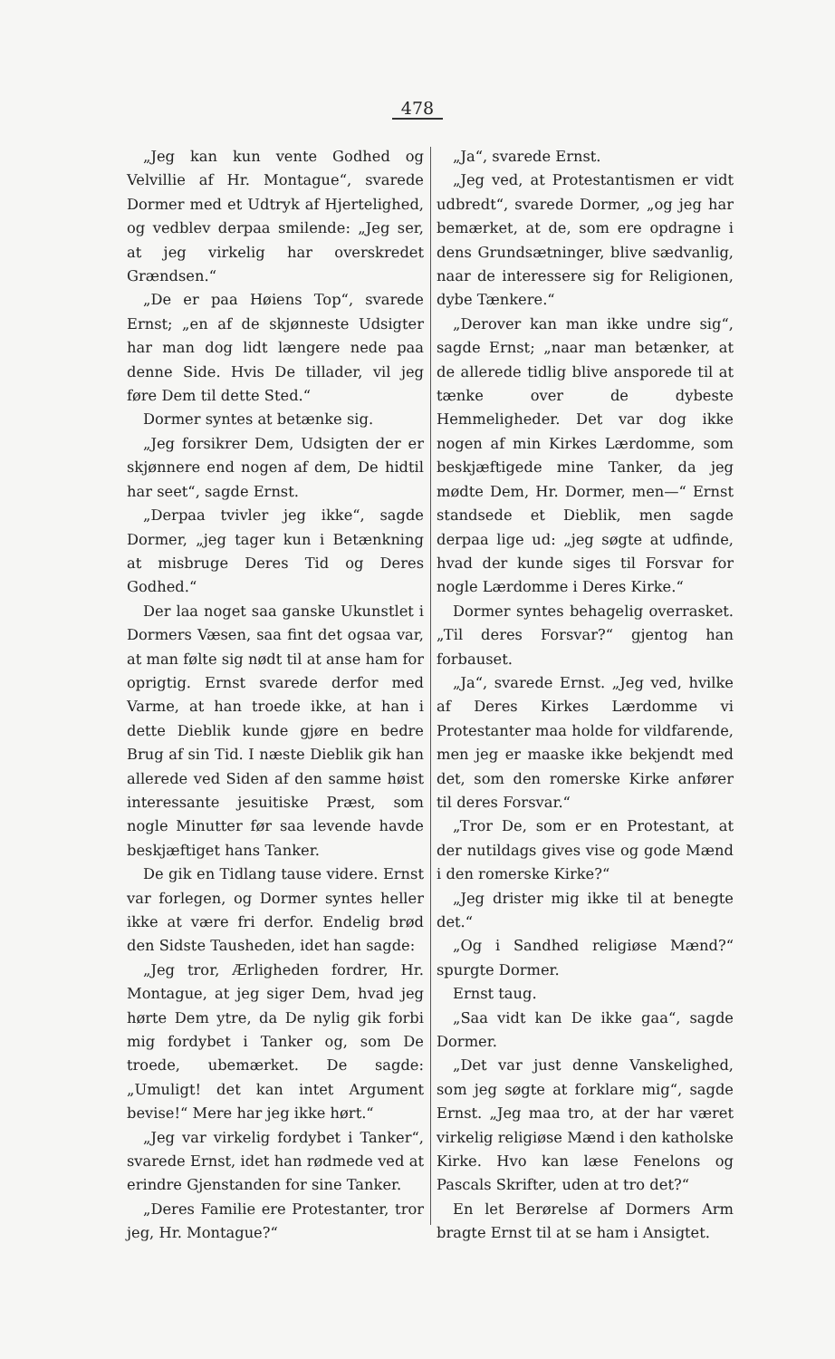478
„Jeg kan kun vente Godhed og Velvillie af Hr. Montague“, svarede Dormer med et Udtryk af Hjertelighed, og vedblev derpaa smilende: „Jeg ser, at jeg virkelig har overskredet Grændsen.“
„De er paa Høiens Top“, svarede Ernst; „en af de skjønneste Udsigter har man dog lidt længere nede paa denne Side. Hvis De tillader, vil jeg føre Dem til dette Sted.“
Dormer syntes at betænke sig.
„Jeg forsikrer Dem, Udsigten der er skjønnere end nogen af dem, De hidtil har seet“, sagde Ernst.
„Derpaa tvivler jeg ikke“, sagde Dormer, „jeg tager kun i Betænkning at misbruge Deres Tid og Deres Godhed.“
Der laa noget saa ganske Ukunstlet i Dormers Væsen, saa fint det ogsaa var, at man følte sig nødt til at anse ham for oprigtig. Ernst svarede derfor med Varme, at han troede ikke, at han i dette Dieblik kunde gjøre en bedre Brug af sin Tid. I næste Dieblik gik han allerede ved Siden af den samme høist interessante jesuitiske Præst, som nogle Minutter før saa levende havde beskjæftiget hans Tanker.
De gik en Tidlang tause videre. Ernst var forlegen, og Dormer syntes heller ikke at være fri derfor. Endelig brød den Sidste Tausheden, idet han sagde:
„Jeg tror, Ærligheden fordrer, Hr. Montague, at jeg siger Dem, hvad jeg hørte Dem ytre, da De nylig gik forbi mig fordybet i Tanker og, som De troede, ubemærket. De sagde: „Umuligt! det kan intet Argument bevise!“ Mere har jeg ikke hørt.“
„Jeg var virkelig fordybet i Tanker“, svarede Ernst, idet han rødmede ved at erindre Gjenstanden for sine Tanker.
„Deres Familie ere Protestanter, tror jeg, Hr. Montague?“
„Ja“, svarede Ernst.
„Jeg ved, at Protestantismen er vidt udbredt“, svarede Dormer, „og jeg har bemærket, at de, som ere opdragne i dens Grundsætninger, blive sædvanlig, naar de interessere sig for Religionen, dybe Tænkere.“
„Derover kan man ikke undre sig“, sagde Ernst; „naar man betænker, at de allerede tidlig blive ansporede til at tænke over de dybeste Hemmeligheder. Det var dog ikke nogen af min Kirkes Lærdomme, som beskjæftigede mine Tanker, da jeg mødte Dem, Hr. Dormer, men—“ Ernst standsede et Dieblik, men sagde derpaa lige ud: „jeg søgte at udfinde, hvad der kunde siges til Forsvar for nogle Lærdomme i Deres Kirke.“
Dormer syntes behagelig overrasket. „Til deres Forsvar?“ gjentog han forbauset.
„Ja“, svarede Ernst. „Jeg ved, hvilke af Deres Kirkes Lærdomme vi Protestanter maa holde for vildfarende, men jeg er maaske ikke bekjendt med det, som den romerske Kirke anfører til deres Forsvar.“
„Tror De, som er en Protestant, at der nutildags gives vise og gode Mænd i den romerske Kirke?“
„Jeg drister mig ikke til at benegte det.“
„Og i Sandhed religiøse Mænd?“ spurgte Dormer.
Ernst taug.
„Saa vidt kan De ikke gaa“, sagde Dormer.
„Det var just denne Vanskelighed, som jeg søgte at forklare mig“, sagde Ernst. „Jeg maa tro, at der har været virkelig religiøse Mænd i den katholske Kirke. Hvo kan læse Fenelons og Pascals Skrifter, uden at tro det?“
En let Berørelse af Dormers Arm bragte Ernst til at se ham i Ansigtet.